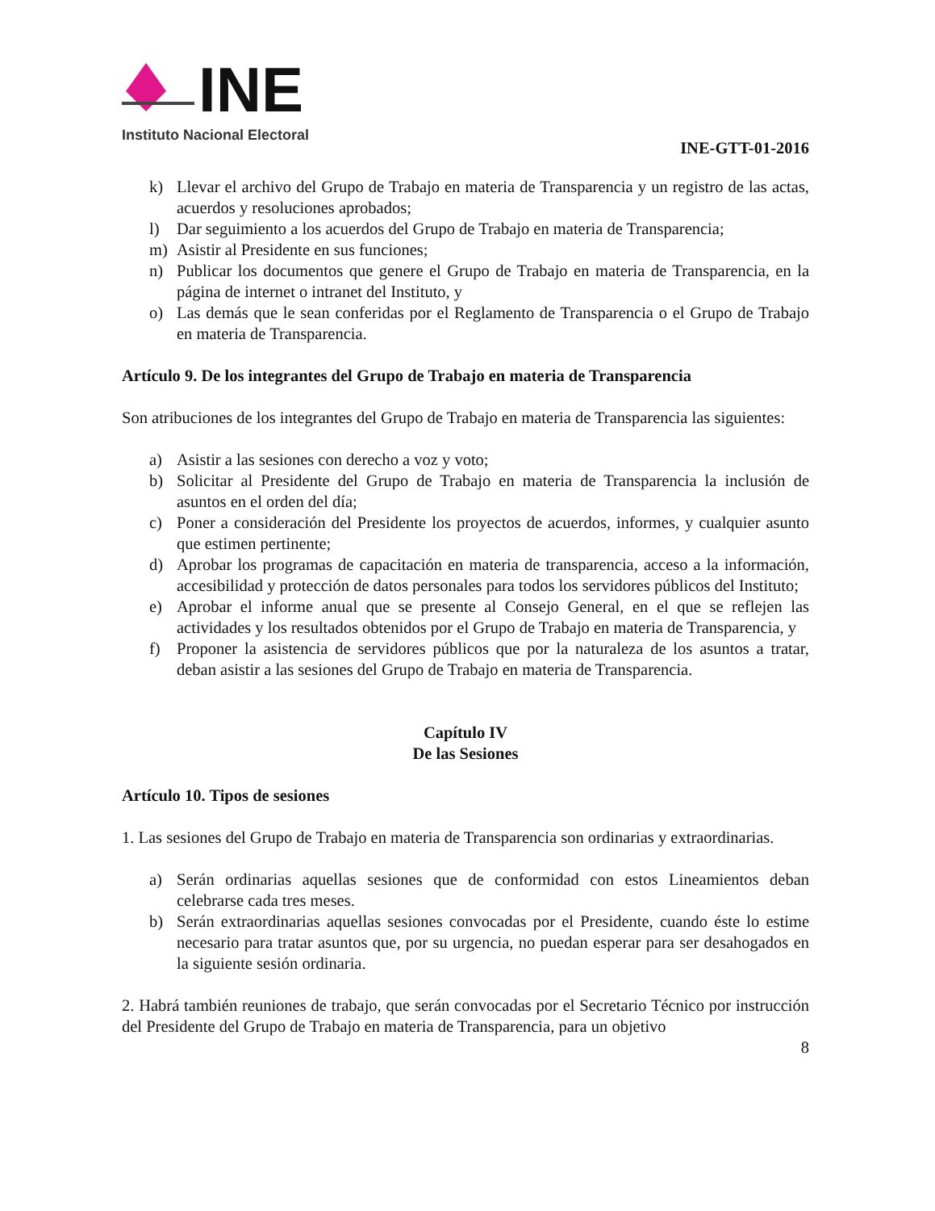INE
Instituto Nacional Electoral
INE-GTT-01-2016
k) Llevar el archivo del Grupo de Trabajo en materia de Transparencia y un registro de las actas, acuerdos y resoluciones aprobados;
l) Dar seguimiento a los acuerdos del Grupo de Trabajo en materia de Transparencia;
m) Asistir al Presidente en sus funciones;
n) Publicar los documentos que genere el Grupo de Trabajo en materia de Transparencia, en la página de internet o intranet del Instituto, y
o) Las demás que le sean conferidas por el Reglamento de Transparencia o el Grupo de Trabajo en materia de Transparencia.
Artículo 9. De los integrantes del Grupo de Trabajo en materia de Transparencia
Son atribuciones de los integrantes del Grupo de Trabajo en materia de Transparencia las siguientes:
a) Asistir a las sesiones con derecho a voz y voto;
b) Solicitar al Presidente del Grupo de Trabajo en materia de Transparencia la inclusión de asuntos en el orden del día;
c) Poner a consideración del Presidente los proyectos de acuerdos, informes, y cualquier asunto que estimen pertinente;
d) Aprobar los programas de capacitación en materia de transparencia, acceso a la información, accesibilidad y protección de datos personales para todos los servidores públicos del Instituto;
e) Aprobar el informe anual que se presente al Consejo General, en el que se reflejen las actividades y los resultados obtenidos por el Grupo de Trabajo en materia de Transparencia, y
f) Proponer la asistencia de servidores públicos que por la naturaleza de los asuntos a tratar, deban asistir a las sesiones del Grupo de Trabajo en materia de Transparencia.
Capítulo IV
De las Sesiones
Artículo 10. Tipos de sesiones
1. Las sesiones del Grupo de Trabajo en materia de Transparencia son ordinarias y extraordinarias.
a) Serán ordinarias aquellas sesiones que de conformidad con estos Lineamientos deban celebrarse cada tres meses.
b) Serán extraordinarias aquellas sesiones convocadas por el Presidente, cuando éste lo estime necesario para tratar asuntos que, por su urgencia, no puedan esperar para ser desahogados en la siguiente sesión ordinaria.
2. Habrá también reuniones de trabajo, que serán convocadas por el Secretario Técnico por instrucción del Presidente del Grupo de Trabajo en materia de Transparencia, para un objetivo
8